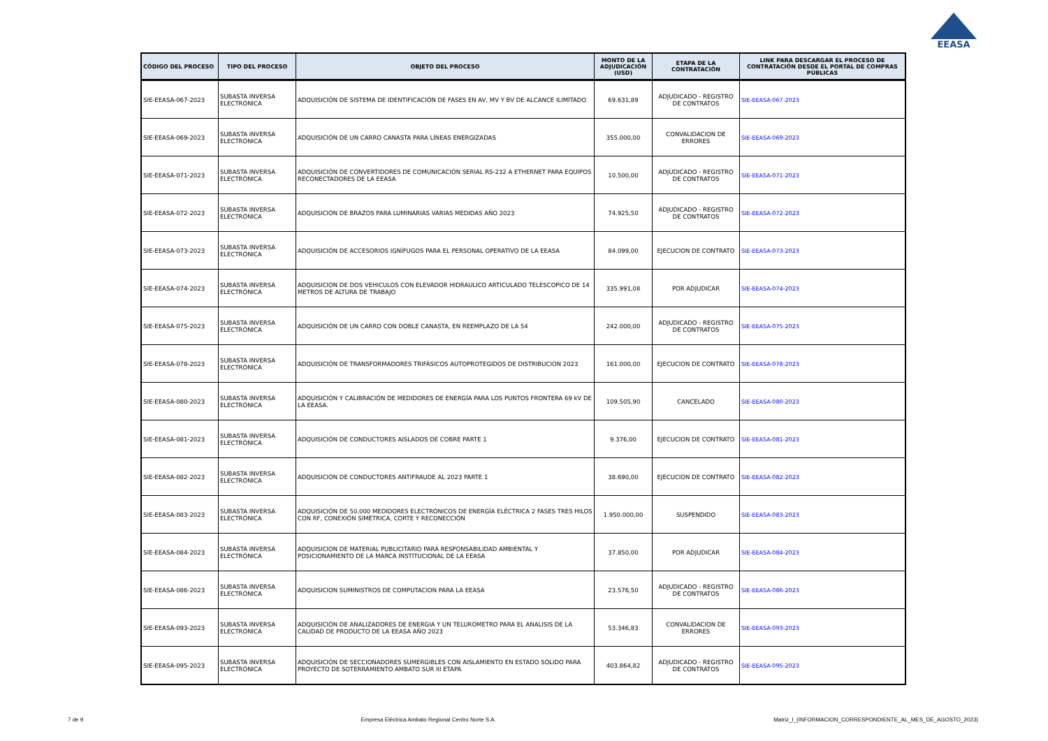EEASA
| CÓDIGO DEL PROCESO | TIPO DEL PROCESO | OBJETO DEL PROCESO | MONTO DE LA ADJUDICACIÓN (USD) | ETAPA DE LA CONTRATACIÓN | LINK PARA DESCARGAR EL PROCESO DE CONTRATACIÓN DESDE EL PORTAL DE COMPRAS PÚBLICAS |
| --- | --- | --- | --- | --- | --- |
| SIE-EEASA-067-2023 | SUBASTA INVERSA ELECTRÓNICA | ADQUISICIÓN DE SISTEMA DE IDENTIFICACIÓN DE FASES EN AV, MV Y BV DE ALCANCE ILIMITADO | 69.631,89 | ADJUDICADO - REGISTRO DE CONTRATOS | SIE-EEASA-067-2023 |
| SIE-EEASA-069-2023 | SUBASTA INVERSA ELECTRÓNICA | ADQUISICIÓN DE UN CARRO CANASTA PARA LÍNEAS ENERGIZADAS | 355.000,00 | CONVALIDACION DE ERRORES | SIE-EEASA-069-2023 |
| SIE-EEASA-071-2023 | SUBASTA INVERSA ELECTRÓNICA | ADQUISICIÓN DE CONVERTIDORES DE COMUNICACIÓN SERIAL RS-232 A ETHERNET PARA EQUIPOS RECONECTADORES DE LA EEASA | 10.500,00 | ADJUDICADO - REGISTRO DE CONTRATOS | SIE-EEASA-071-2023 |
| SIE-EEASA-072-2023 | SUBASTA INVERSA ELECTRÓNICA | ADQUISICIÓN DE BRAZOS PARA LUMINARIAS VARIAS MEDIDAS AÑO 2023 | 74.925,50 | ADJUDICADO - REGISTRO DE CONTRATOS | SIE-EEASA-072-2023 |
| SIE-EEASA-073-2023 | SUBASTA INVERSA ELECTRÓNICA | ADQUISICIÓN DE ACCESORIOS IGNÍFUGOS PARA EL PERSONAL OPERATIVO DE LA EEASA | 84.099,00 | EJECUCION DE CONTRATO | SIE-EEASA-073-2023 |
| SIE-EEASA-074-2023 | SUBASTA INVERSA ELECTRÓNICA | ADQUISICION DE DOS VEHICULOS CON ELEVADOR HIDRAULICO ARTICULADO TELESCOPICO DE 14 METROS DE ALTURA DE TRABAJO | 335.991,08 | POR ADJUDICAR | SIE-EEASA-074-2023 |
| SIE-EEASA-075-2023 | SUBASTA INVERSA ELECTRÓNICA | ADQUISICIÓN DE UN CARRO CON DOBLE CANASTA, EN REEMPLAZO DE LA 54 | 242.000,00 | ADJUDICADO - REGISTRO DE CONTRATOS | SIE-EEASA-075-2023 |
| SIE-EEASA-078-2023 | SUBASTA INVERSA ELECTRÓNICA | ADQUISICIÓN DE TRANSFORMADORES TRIFÁSICOS AUTOPROTEGIDOS DE DISTRIBUCION 2023 | 161.000,00 | EJECUCION DE CONTRATO | SIE-EEASA-078-2023 |
| SIE-EEASA-080-2023 | SUBASTA INVERSA ELECTRÓNICA | ADQUISICIÓN Y CALIBRACIÓN DE MEDIDORES DE ENERGÍA PARA LOS PUNTOS FRONTERA 69 kV DE LA EEASA. | 109.505,90 | CANCELADO | SIE-EEASA-080-2023 |
| SIE-EEASA-081-2023 | SUBASTA INVERSA ELECTRÓNICA | ADQUISICIÓN DE CONDUCTORES AISLADOS DE COBRE PARTE 1 | 9.376,00 | EJECUCION DE CONTRATO | SIE-EEASA-081-2023 |
| SIE-EEASA-082-2023 | SUBASTA INVERSA ELECTRÓNICA | ADQUISICIÓN DE CONDUCTORES ANTIFRAUDE AL 2023 PARTE 1 | 38.690,00 | EJECUCION DE CONTRATO | SIE-EEASA-082-2023 |
| SIE-EEASA-083-2023 | SUBASTA INVERSA ELECTRÓNICA | ADQUISICIÓN DE 50.000 MEDIDORES ELECTRÓNICOS DE ENERGÍA ELÉCTRICA 2 FASES TRES HILOS CON RF, CONEXIÓN SIMÉTRICA, CORTE Y RECONECCIÓN | 1.950.000,00 | SUSPENDIDO | SIE-EEASA-083-2023 |
| SIE-EEASA-084-2023 | SUBASTA INVERSA ELECTRÓNICA | ADQUISICION DE MATERIAL PUBLICITARIO PARA RESPONSABILIDAD AMBIENTAL Y POSICIONAMIENTO DE LA MARCA INSTITUCIONAL DE LA EEASA | 37.850,00 | POR ADJUDICAR | SIE-EEASA-084-2023 |
| SIE-EEASA-086-2023 | SUBASTA INVERSA ELECTRÓNICA | ADQUISICION SUMINISTROS DE COMPUTACION PARA LA EEASA | 23.576,50 | ADJUDICADO - REGISTRO DE CONTRATOS | SIE-EEASA-086-2023 |
| SIE-EEASA-093-2023 | SUBASTA INVERSA ELECTRÓNICA | ADQUISICIÓN DE ANALIZADORES DE ENERGIA Y UN TELUROMETRO PARA EL ANALISIS DE LA CALIDAD DE PRODUCTO DE LA EEASA AÑO 2023 | 53.346,83 | CONVALIDACION DE ERRORES | SIE-EEASA-093-2023 |
| SIE-EEASA-095-2023 | SUBASTA INVERSA ELECTRÓNICA | ADQUISICIÓN DE SECCIONADORES SUMERGIBLES CON AISLAMIENTO EN ESTADO SÓLIDO PARA PROYECTO DE SOTERRAMIENTO AMBATO SUR III ETAPA | 403.864,82 | ADJUDICADO - REGISTRO DE CONTRATOS | SIE-EEASA-095-2023 |
7 de 9 Empresa Eléctrica Ambato Regional Centro Norte S.A. Matriz_I_(INFORMACION_CORRESPONDIENTE_AL_MES_DE_AGOSTO_2023)